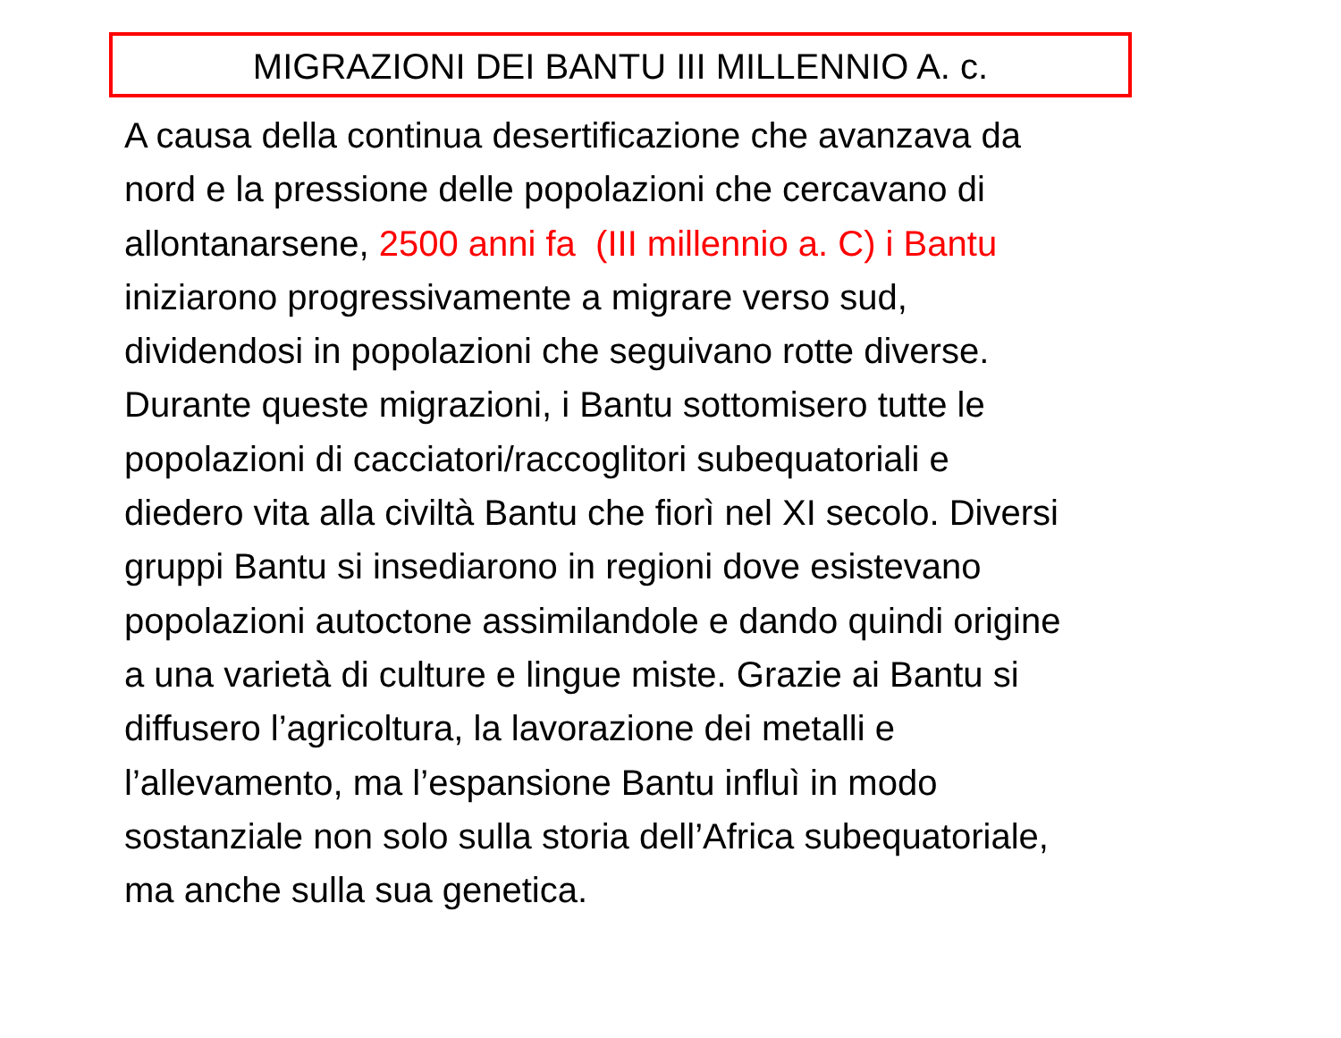MIGRAZIONI DEI BANTU III MILLENNIO A. c.
A causa della continua desertificazione che avanzava da
nord e la pressione delle popolazioni che cercavano di
allontanarsene, 2500 anni fa (III millennio a. C) i Bantu
iniziarono progressivamente a migrare verso sud,
dividendosi in popolazioni che seguivano rotte diverse.
Durante queste migrazioni, i Bantu sottomisero tutte le
popolazioni di cacciatori/raccoglitori subequatoriali e
diedero vita alla civiltà Bantu che fiorì nel XI secolo. Diversi
gruppi Bantu si insediarono in regioni dove esistevano
popolazioni autoctone assimilandole e dando quindi origine
a una varietà di culture e lingue miste. Grazie ai Bantu si
diffusero l’agricoltura, la lavorazione dei metalli e
l’allevamento, ma l’espansione Bantu influì in modo
sostanziale non solo sulla storia dell’Africa subequatoriale,
ma anche sulla sua genetica.